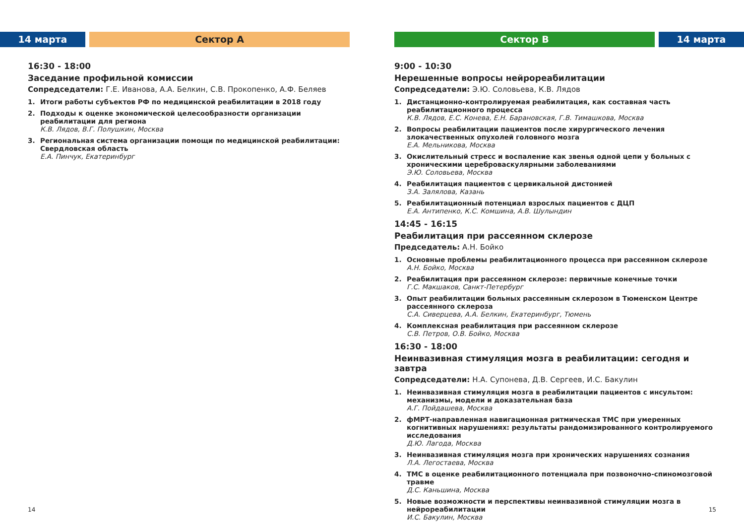14 марта Сектор А
16:30 - 18:00
Заседание профильной комиссии
Сопредседатели: Г.Е. Иванова, А.А. Белкин, С.В. Прокопенко, А.Ф. Беляев
1. Итоги работы субъектов РФ по медицинской реабилитации в 2018 году
2. Подходы к оценке экономической целесообразности организации реабилитации для региона
К.В. Лядов, В.Г. Полушкин, Москва
3. Региональная система организации помощи по медицинской реабилитации: Свердловская область
Е.А. Пинчук, Екатеринбург
14
Сектор В 14 марта
9:00 - 10:30
Нерешенные вопросы нейрореабилитации
Сопредседатели: Э.Ю. Соловьева, К.В. Лядов
1. Дистанционно-контролируемая реабилитация, как составная часть реабилитационного процесса
К.В. Лядов, Е.С. Конева, Е.Н. Барановская, Г.В. Тимашкова, Москва
2. Вопросы реабилитации пациентов после хирургического лечения злокачественных опухолей головного мозга
Е.А. Мельникова, Москва
3. Окислительный стресс и воспаление как звенья одной цепи у больных с хроническими цереброваскулярными заболеваниями
Э.Ю. Соловьева, Москва
4. Реабилитация пациентов с цервикальной дистонией
З.А. Залялова, Казань
5. Реабилитационный потенциал взрослых пациентов с ДЦП
Е.А. Антипенко, К.С. Комшина, А.В. Шулындин
14:45 - 16:15
Реабилитация при рассеянном склерозе
Председатель: А.Н. Бойко
1. Основные проблемы реабилитационного процесса при рассеянном склерозе
А.Н. Бойко, Москва
2. Реабилитация при рассеянном склерозе: первичные конечные точки
Г.С. Макшаков, Санкт-Петербург
3. Опыт реабилитации больных рассеянным склерозом в Тюменском Центре рассеянного склероза
С.А. Сиверцева, А.А. Белкин, Екатеринбург, Тюмень
4. Комплексная реабилитация при рассеянном склерозе
С.В. Петров, О.В. Бойко, Москва
16:30 - 18:00
Неинвазивная стимуляция мозга в реабилитации: сегодня и завтра
Сопредседатели: Н.А. Супонева, Д.В. Сергеев, И.С. Бакулин
1. Неинвазивная стимуляция мозга в реабилитации пациентов с инсультом: механизмы, модели и доказательная база
А.Г. Пойдашева, Москва
2. фМРТ-направленная навигационная ритмическая ТМС при умеренных когнитивных нарушениях: результаты рандомизированного контролируемого исследования
Д.Ю. Лагода, Москва
3. Неинвазивная стимуляция мозга при хронических нарушениях сознания
Л.А. Легостаева, Москва
4. ТМС в оценке реабилитационного потенциала при позвоночно-спиномозговой травме
Д.С. Каньшина, Москва
5. Новые возможности и перспективы неинвазивной стимуляции мозга в нейрореабилитации
И.С. Бакулин, Москва
15